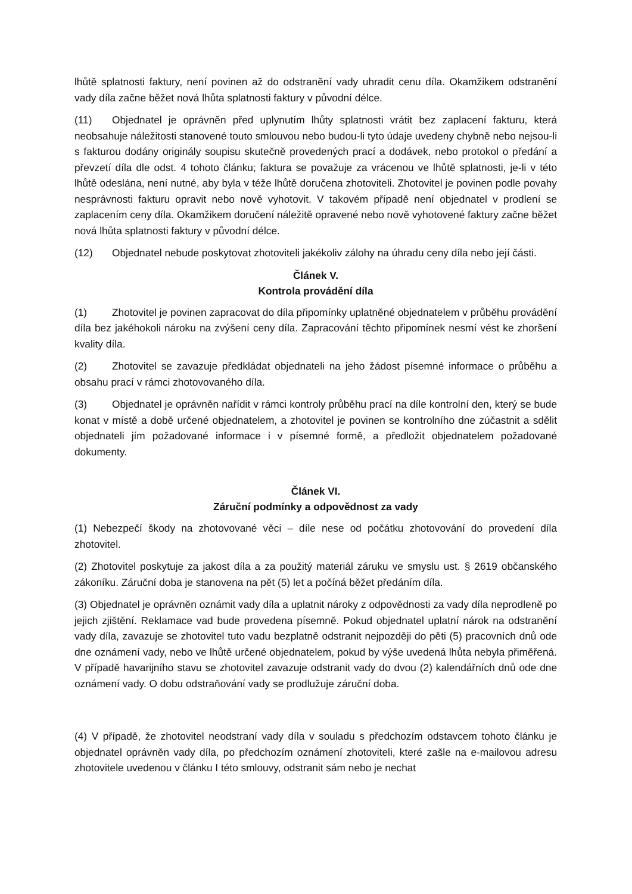lhůtě splatnosti faktury, není povinen až do odstranění vady uhradit cenu díla. Okamžikem odstranění vady díla začne běžet nová lhůta splatnosti faktury v původní délce.
(11) Objednatel je oprávněn před uplynutím lhůty splatnosti vrátit bez zaplacení fakturu, která neobsahuje náležitosti stanovené touto smlouvou nebo budou-li tyto údaje uvedeny chybně nebo nejsou-li s fakturou dodány originály soupisu skutečně provedených prací a dodávek, nebo protokol o předání a převzetí díla dle odst. 4 tohoto článku; faktura se považuje za vrácenou ve lhůtě splatnosti, je-li v této lhůtě odeslána, není nutné, aby byla v téže lhůtě doručena zhotoviteli. Zhotovitel je povinen podle povahy nesprávnosti fakturu opravit nebo nově vyhotovit. V takovém případě není objednatel v prodlení se zaplacením ceny díla. Okamžikem doručení náležitě opravené nebo nově vyhotovené faktury začne běžet nová lhůta splatnosti faktury v původní délce.
(12) Objednatel nebude poskytovat zhotoviteli jakékoliv zálohy na úhradu ceny díla nebo její části.
Článek V.
Kontrola provádění díla
(1) Zhotovitel je povinen zapracovat do díla připomínky uplatněné objednatelem v průběhu provádění díla bez jakéhokoli nároku na zvýšení ceny díla. Zapracování těchto připomínek nesmí vést ke zhoršení kvality díla.
(2) Zhotovitel se zavazuje předkládat objednateli na jeho žádost písemné informace o průběhu a obsahu prací v rámci zhotovovaného díla.
(3) Objednatel je oprávněn nařídit v rámci kontroly průběhu prací na díle kontrolní den, který se bude konat v místě a době určené objednatelem, a zhotovitel je povinen se kontrolního dne zúčastnit a sdělit objednateli jím požadované informace i v písemné formě, a předložit objednatelem požadované dokumenty.
Článek VI.
Záruční podmínky a odpovědnost za vady
(1) Nebezpečí škody na zhotovované věci – díle nese od počátku zhotovování do provedení díla zhotovitel.
(2) Zhotovitel poskytuje za jakost díla a za použitý materiál záruku ve smyslu ust. § 2619 občanského zákoníku. Záruční doba je stanovena na pět (5) let a počíná běžet předáním díla.
(3) Objednatel je oprávněn oznámit vady díla a uplatnit nároky z odpovědnosti za vady díla neprodleně po jejich zjištění. Reklamace vad bude provedena písemně. Pokud objednatel uplatní nárok na odstranění vady díla, zavazuje se zhotovitel tuto vadu bezplatně odstranit nejpozději do pěti (5) pracovních dnů ode dne oznámení vady, nebo ve lhůtě určené objednatelem, pokud by výše uvedená lhůta nebyla přiměřená. V případě havarijního stavu se zhotovitel zavazuje odstranit vady do dvou (2) kalendářních dnů ode dne oznámení vady. O dobu odstraňování vady se prodlužuje záruční doba.
(4) V případě, že zhotovitel neodstraní vady díla v souladu s předchozím odstavcem tohoto článku je objednatel oprávněn vady díla, po předchozím oznámení zhotoviteli, které zašle na e-mailovou adresu zhotovitele uvedenou v článku I této smlouvy, odstranit sám nebo je nechat